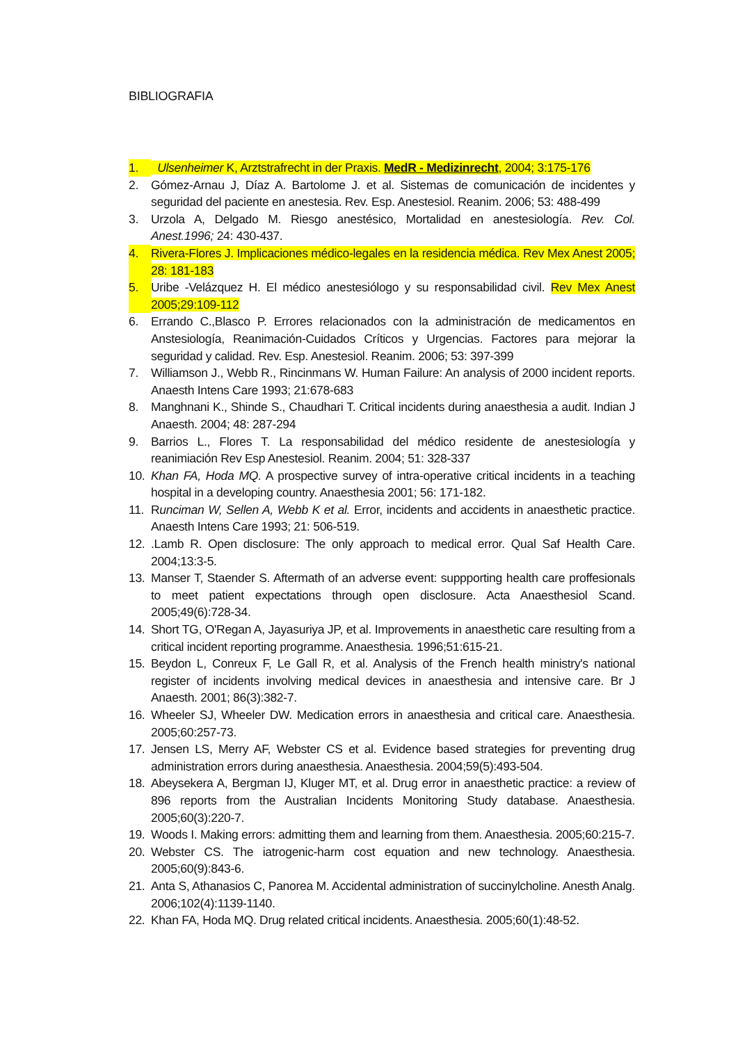BIBLIOGRAFIA
1. Ulsenheimer K, Arztstrafrecht in der Praxis. MedR - Medizinrecht, 2004; 3:175-176
2. Gómez-Arnau J, Díaz A. Bartolome J. et al. Sistemas de comunicación de incidentes y seguridad del paciente en anestesia. Rev. Esp. Anestesiol. Reanim. 2006; 53: 488-499
3. Urzola A, Delgado M. Riesgo anestésico, Mortalidad en anestesiología. Rev. Col. Anest.1996; 24: 430-437.
4. Rivera-Flores J. Implicaciones médico-legales en la residencia médica. Rev Mex Anest 2005; 28: 181-183
5. Uribe -Velázquez H. El médico anestesiólogo y su responsabilidad civil. Rev Mex Anest 2005;29:109-112
6. Errando C.,Blasco P. Errores relacionados con la administración de medicamentos en Anstesiología, Reanimación-Cuidados Críticos y Urgencias. Factores para mejorar la seguridad y calidad. Rev. Esp. Anestesiol. Reanim. 2006; 53: 397-399
7. Williamson J., Webb R., Rincinmans W. Human Failure: An analysis of 2000 incident reports. Anaesth Intens Care 1993; 21:678-683
8. Manghnani K., Shinde S., Chaudhari T. Critical incidents during anaesthesia a audit. Indian J Anaesth. 2004; 48: 287-294
9. Barrios L., Flores T. La responsabilidad del médico residente de anestesiología y reanimiación Rev Esp Anestesiol. Reanim. 2004; 51: 328-337
10. Khan FA, Hoda MQ. A prospective survey of intra-operative critical incidents in a teaching hospital in a developing country. Anaesthesia 2001; 56: 171-182.
11. Runciman W, Sellen A, Webb K et al. Error, incidents and accidents in anaesthetic practice. Anaesth Intens Care 1993; 21: 506-519.
12..Lamb R. Open disclosure: The only approach to medical error. Qual Saf Health Care. 2004;13:3-5.
13. Manser T, Staender S. Aftermath of an adverse event: suppporting health care proffesionals to meet patient expectations through open disclosure. Acta Anaesthesiol Scand. 2005;49(6):728-34.
14. Short TG, O'Regan A, Jayasuriya JP, et al. Improvements in anaesthetic care resulting from a critical incident reporting programme. Anaesthesia. 1996;51:615-21.
15. Beydon L, Conreux F, Le Gall R, et al. Analysis of the French health ministry's national register of incidents involving medical devices in anaesthesia and intensive care. Br J Anaesth. 2001; 86(3):382-7.
16. Wheeler SJ, Wheeler DW. Medication errors in anaesthesia and critical care. Anaesthesia. 2005;60:257-73.
17. Jensen LS, Merry AF, Webster CS et al. Evidence based strategies for preventing drug administration errors during anaesthesia. Anaesthesia. 2004;59(5):493-504.
18. Abeysekera A, Bergman IJ, Kluger MT, et al. Drug error in anaesthetic practice: a review of 896 reports from the Australian Incidents Monitoring Study database. Anaesthesia. 2005;60(3):220-7.
19. Woods I. Making errors: admitting them and learning from them. Anaesthesia. 2005;60:215-7.
20. Webster CS. The iatrogenic-harm cost equation and new technology. Anaesthesia. 2005;60(9):843-6.
21. Anta S, Athanasios C, Panorea M. Accidental administration of succinylcholine. Anesth Analg. 2006;102(4):1139-1140.
22. Khan FA, Hoda MQ. Drug related critical incidents. Anaesthesia. 2005;60(1):48-52.